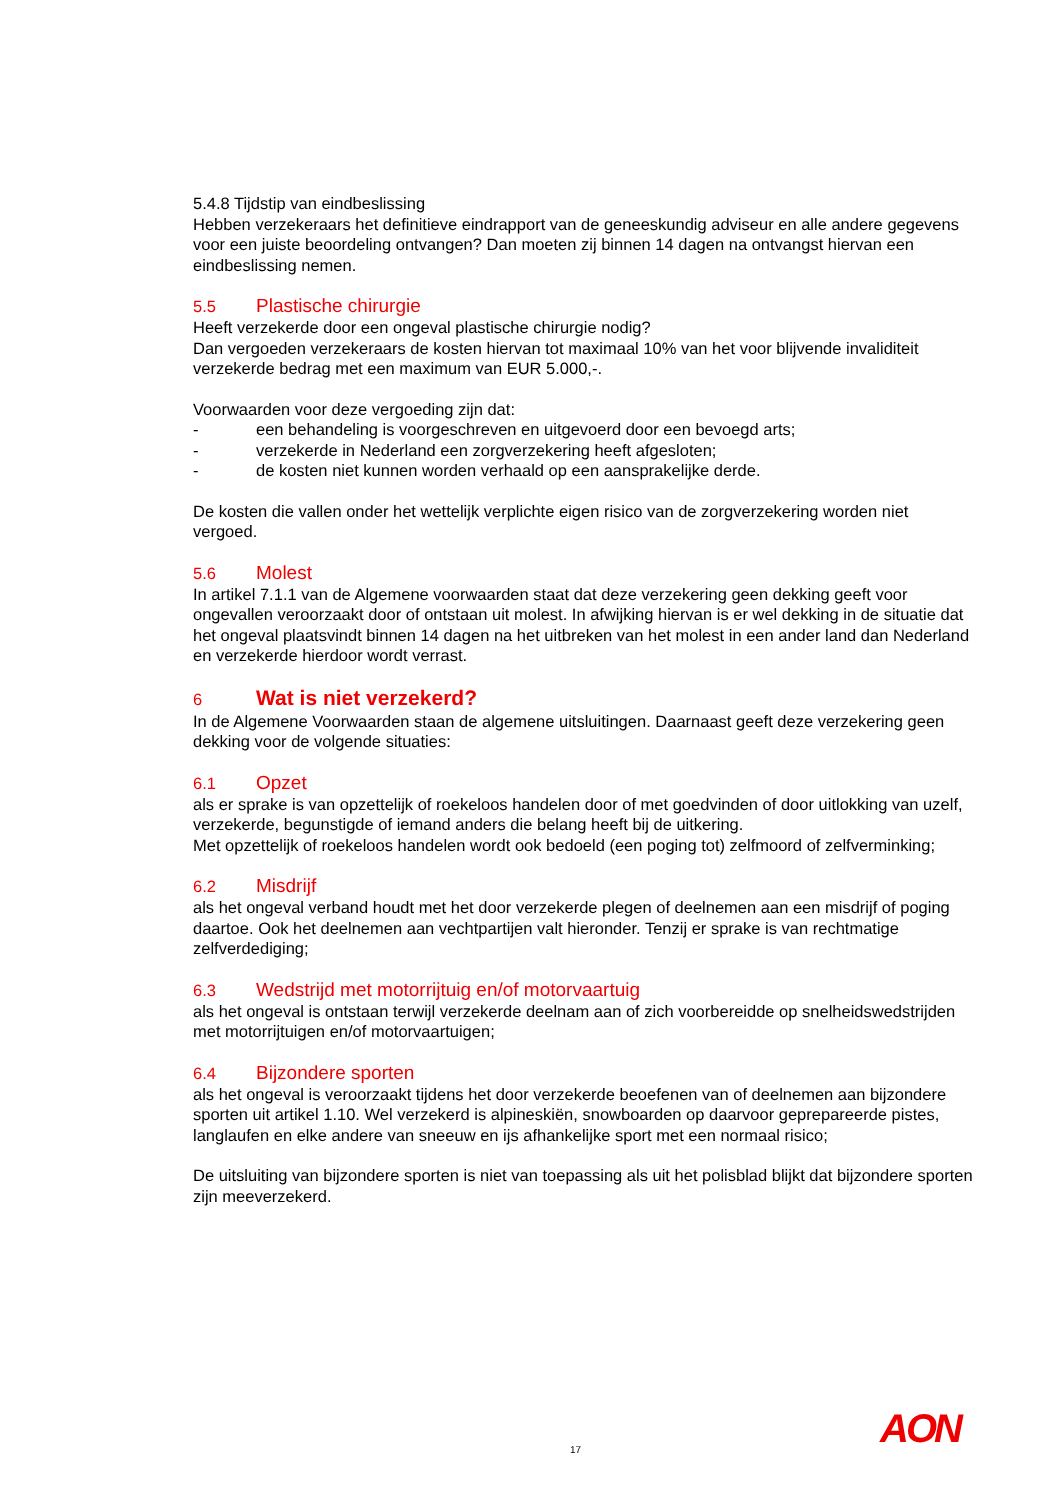5.4.8 Tijdstip van eindbeslissing
Hebben verzekeraars het definitieve eindrapport van de geneeskundig adviseur en alle andere gegevens voor een juiste beoordeling ontvangen? Dan moeten zij binnen 14 dagen na ontvangst hiervan een eindbeslissing nemen.
5.5 Plastische chirurgie
Heeft verzekerde door een ongeval plastische chirurgie nodig?
Dan vergoeden verzekeraars de kosten hiervan tot maximaal 10% van het voor blijvende invaliditeit verzekerde bedrag met een maximum van EUR 5.000,-.
Voorwaarden voor deze vergoeding zijn dat:
- een behandeling is voorgeschreven en uitgevoerd door een bevoegd arts;
- verzekerde in Nederland een zorgverzekering heeft afgesloten;
- de kosten niet kunnen worden verhaald op een aansprakelijke derde.
De kosten die vallen onder het wettelijk verplichte eigen risico van de zorgverzekering worden niet vergoed.
5.6 Molest
In artikel 7.1.1 van de Algemene voorwaarden staat dat deze verzekering geen dekking geeft voor ongevallen veroorzaakt door of ontstaan uit molest. In afwijking hiervan is er wel dekking in de situatie dat het ongeval plaatsvindt binnen 14 dagen na het uitbreken van het molest in een ander land dan Nederland en verzekerde hierdoor wordt verrast.
6 Wat is niet verzekerd?
In de Algemene Voorwaarden staan de algemene uitsluitingen. Daarnaast geeft deze verzekering geen dekking voor de volgende situaties:
6.1 Opzet
als er sprake is van opzettelijk of roekeloos handelen door of met goedvinden of door uitlokking van uzelf, verzekerde, begunstigde of iemand anders die belang heeft bij de uitkering.
Met opzettelijk of roekeloos handelen wordt ook bedoeld (een poging tot) zelfmoord of zelfverminking;
6.2 Misdrijf
als het ongeval verband houdt met het door verzekerde plegen of deelnemen aan een misdrijf of poging daartoe. Ook het deelnemen aan vechtpartijen valt hieronder. Tenzij er sprake is van rechtmatige zelfverdediging;
6.3 Wedstrijd met motorrijtuig en/of motorvaartuig
als het ongeval is ontstaan terwijl verzekerde deelnam aan of zich voorbereidde op snelheidswedstrijden met motorrijtuigen en/of motorvaartuigen;
6.4 Bijzondere sporten
als het ongeval is veroorzaakt tijdens het door verzekerde beoefenen van of deelnemen aan bijzondere sporten uit artikel 1.10. Wel verzekerd is alpineskiën, snowboarden op daarvoor geprepareerde pistes, langlaufen en elke andere van sneeuw en ijs afhankelijke sport met een normaal risico;
De uitsluiting van bijzondere sporten is niet van toepassing als uit het polisblad blijkt dat bijzondere sporten zijn meeverzekerd.
17 AON